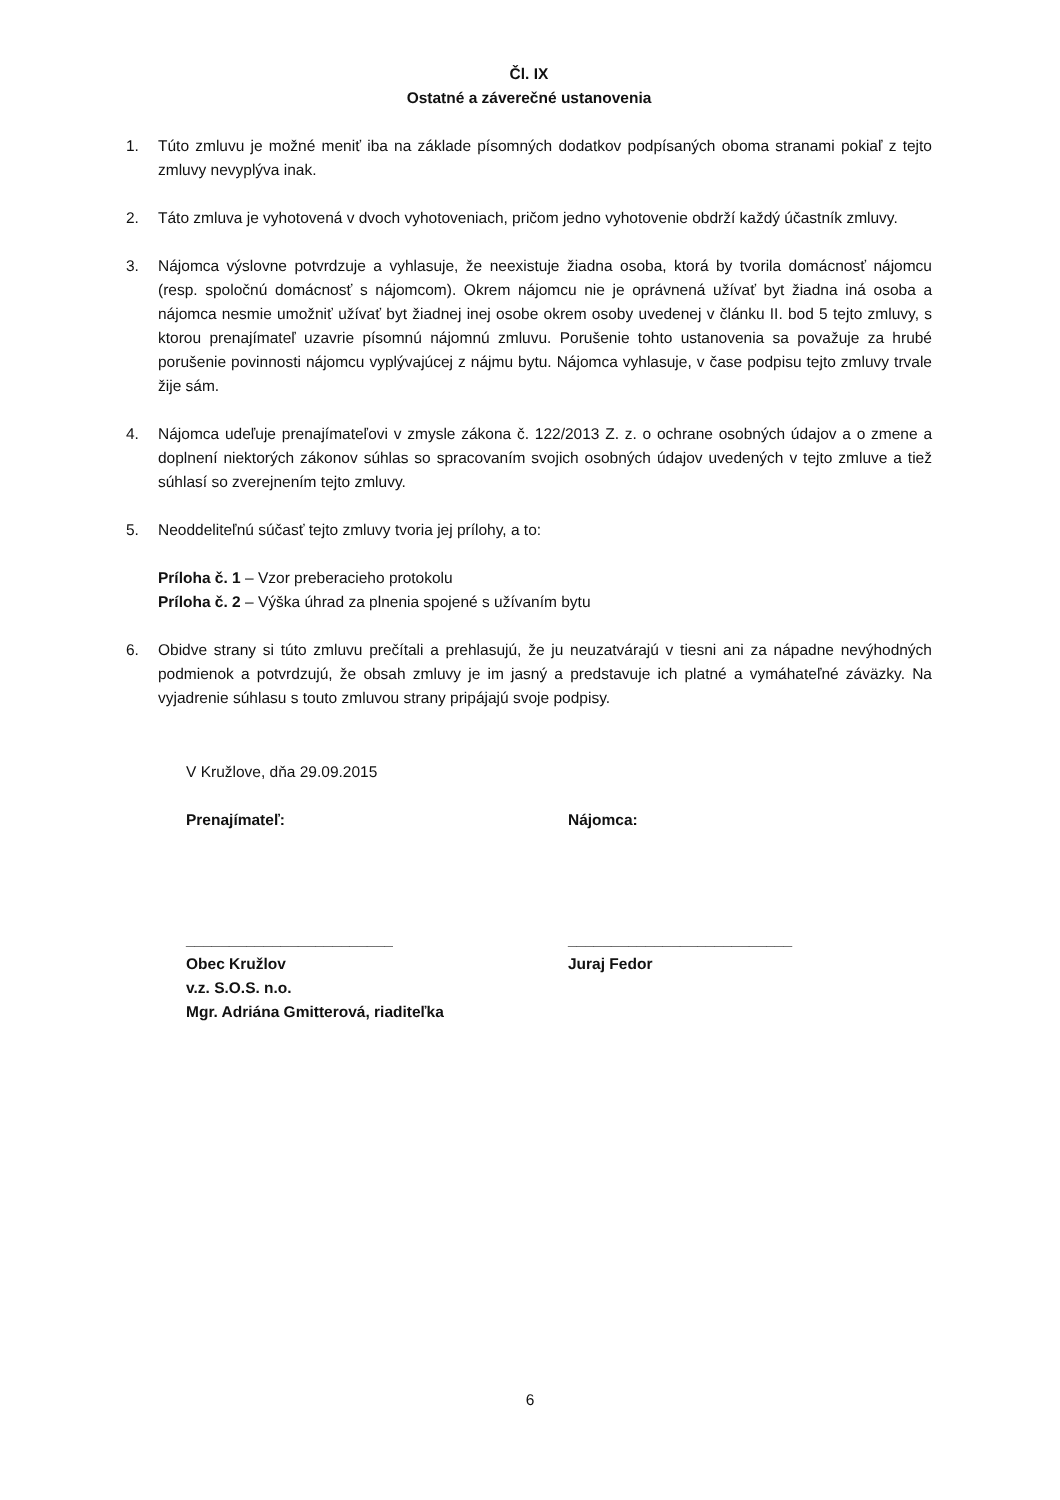Čl. IX
Ostatné a záverečné ustanovenia
1. Túto zmluvu je možné meniť iba na základe písomných dodatkov podpísaných oboma stranami pokiaľ z tejto zmluvy nevyplýva inak.
2. Táto zmluva je vyhotovená v dvoch vyhotoveniach, pričom jedno vyhotovenie obdrží každý účastník zmluvy.
3. Nájomca výslovne potvrdzuje a vyhlasuje, že neexistuje žiadna osoba, ktorá by tvorila domácnosť nájomcu (resp. spoločnú domácnosť s nájomcom). Okrem nájomcu nie je oprávnená užívať byt žiadna iná osoba a nájomca nesmie umožniť užívať byt žiadnej inej osobe okrem osoby uvedenej v článku II. bod 5 tejto zmluvy, s ktorou prenajímateľ uzavrie písomnú nájomnú zmluvu. Porušenie tohto ustanovenia sa považuje za hrubé porušenie povinnosti nájomcu vyplývajúcej z nájmu bytu. Nájomca vyhlasuje, v čase podpisu tejto zmluvy trvale žije sám.
4. Nájomca udeľuje prenajímateľovi v zmysle zákona č. 122/2013 Z. z. o ochrane osobných údajov a o zmene a doplnení niektorých zákonov súhlas so spracovaním svojich osobných údajov uvedených v tejto zmluve a tiež súhlasí so zverejnením tejto zmluvy.
5. Neoddeliteľnú súčasť tejto zmluvy tvoria jej prílohy, a to:
Príloha č. 1 – Vzor preberacieho protokolu
Príloha č. 2 – Výška úhrad za plnenia spojené s užívaním bytu
6. Obidve strany si túto zmluvu prečítali a prehlasujú, že ju neuzatvárajú v tiesni ani za nápadne nevýhodných podmienok a potvrdzujú, že obsah zmluvy je im jasný a predstavuje ich platné a vymáhateľné záväzky. Na vyjadrenie súhlasu s touto zmluvou strany pripájajú svoje podpisy.
V Kružlove, dňa 29.09.2015
Prenajímateľ: Nájomca:
________________________
Obec Kružlov
v.z. S.O.S. n.o.
Mgr. Adriána Gmitterová, riaditeľka
__________________________
Juraj Fedor
6